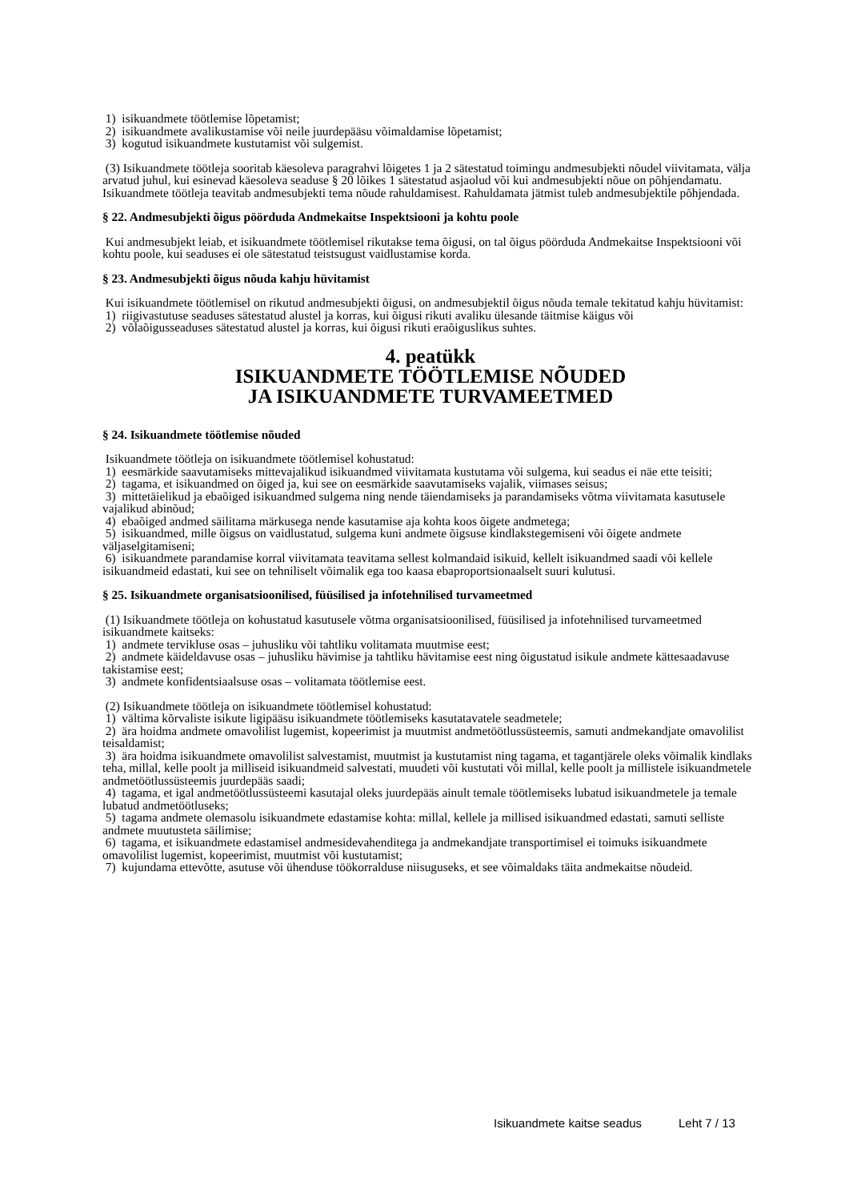1) isikuandmete töötlemise lõpetamist;
2) isikuandmete avalikustamise või neile juurdepääsu võimaldamise lõpetamist;
3) kogutud isikuandmete kustutamist või sulgemist.
(3) Isikuandmete töötleja sooritab käesoleva paragrahvi lõigetes 1 ja 2 sätestatud toimingu andmesubjekti nõudel viivitamata, välja arvatud juhul, kui esinevad käesoleva seaduse § 20 lõikes 1 sätestatud asjaolud või kui andmesubjekti nõue on põhjendamatu. Isikuandmete töötleja teavitab andmesubjekti tema nõude rahuldamisest. Rahuldamata jätmist tuleb andmesubjektile põhjendada.
§ 22. Andmesubjekti õigus pöörduda Andmekaitse Inspektsiooni ja kohtu poole
Kui andmesubjekt leiab, et isikuandmete töötlemisel rikutakse tema õigusi, on tal õigus pöörduda Andmekaitse Inspektsiooni või kohtu poole, kui seaduses ei ole sätestatud teistsugust vaidlustamise korda.
§ 23. Andmesubjekti õigus nõuda kahju hüvitamist
Kui isikuandmete töötlemisel on rikutud andmesubjekti õigusi, on andmesubjektil õigus nõuda temale tekitatud kahju hüvitamist:
1) riigivastutuse seaduses sätestatud alustel ja korras, kui õigusi rikuti avaliku ülesande täitmise käigus või
2) võlaõigusseaduses sätestatud alustel ja korras, kui õigusi rikuti eraõiguslikus suhtes.
4. peatükk
ISIKUANDMETE TÖÖTLEMISE NÕUDED
JA ISIKUANDMETE TURVAMEETMED
§ 24. Isikuandmete töötlemise nõuded
Isikuandmete töötleja on isikuandmete töötlemisel kohustatud:
1) eesmärkide saavutamiseks mittevajalikud isikuandmed viivitamata kustutama või sulgema, kui seadus ei näe ette teisiti;
2) tagama, et isikuandmed on õiged ja, kui see on eesmärkide saavutamiseks vajalik, viimases seisus;
3) mittetäielikud ja ebaõiged isikuandmed sulgema ning nende täiendamiseks ja parandamiseks võtma viivitamata kasutusele vajalikud abinõud;
4) ebaõiged andmed säilitama märkusega nende kasutamise aja kohta koos õigete andmetega;
5) isikuandmed, mille õigsus on vaidlustatud, sulgema kuni andmete õigsuse kindlakstegemiseni või õigete andmete väljaselgitamiseni;
6) isikuandmete parandamise korral viivitamata teavitama sellest kolmandaid isikuid, kellelt isikuandmed saadi või kellele isikuandmeid edastati, kui see on tehniliselt võimalik ega too kaasa ebaproportsionaalselt suuri kulutusi.
§ 25. Isikuandmete organisatsioonilised, füüsilised ja infotehnilised turvameetmed
(1) Isikuandmete töötleja on kohustatud kasutusele võtma organisatsioonilised, füüsilised ja infotehnilised turvameetmed isikuandmete kaitseks:
1) andmete tervikluse osas – juhusliku või tahtliku volitamata muutmise eest;
2) andmete käideldavuse osas – juhusliku hävimise ja tahtliku hävitamise eest ning õigustatud isikule andmete kättesaadavuse takistamise eest;
3) andmete konfidentsiaalsuse osas – volitamata töötlemise eest.
(2) Isikuandmete töötleja on isikuandmete töötlemisel kohustatud:
1) vältima kõrvaliste isikute ligipääsu isikuandmete töötlemiseks kasutatavatele seadmetele;
2) ära hoidma andmete omavolilist lugemist, kopeerimist ja muutmist andmetöötlussüsteemis, samuti andmekandjate omavolilist teisaldamist;
3) ära hoidma isikuandmete omavolilist salvestamist, muutmist ja kustutamist ning tagama, et tagantjärele oleks võimalik kindlaks teha, millal, kelle poolt ja milliseid isikuandmeid salvestati, muudeti või kustutati või millal, kelle poolt ja millistele isikuandmetele andmetöötlussüsteemis juurdepääs saadi;
4) tagama, et igal andmetöötlussüsteemi kasutajal oleks juurdepääs ainult temale töötlemiseks lubatud isikuandmetele ja temale lubatud andmetöötluseks;
5) tagama andmete olemasolu isikuandmete edastamise kohta: millal, kellele ja millised isikuandmed edastati, samuti selliste andmete muutusteta säilimise;
6) tagama, et isikuandmete edastamisel andmesidevahenditega ja andmekandjate transportimisel ei toimuks isikuandmete omavolilist lugemist, kopeerimist, muutmist või kustutamist;
7) kujundama ettevõtte, asutuse või ühenduse töökorralduse niisuguseks, et see võimaldaks täita andmekaitse nõudeid.
Isikuandmete kaitse seadus Leht 7 / 13